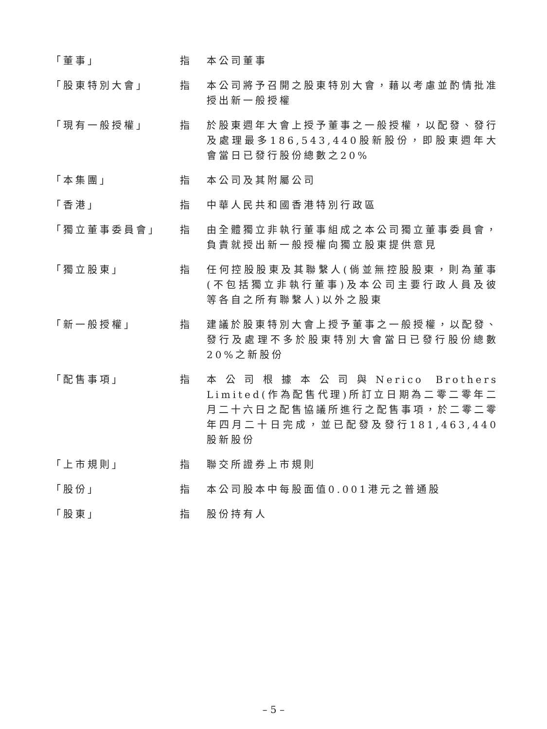| 「董事」 | 指 | 本公司董事 |
| 「股東特別大會」 | 指 | 本公司將予召開之股東特別大會，藉以考慮並酌情批准授出新一般授權 |
| 「現有一般授權」 | 指 | 於股東週年大會上授予董事之一般授權，以配發、發行及處理最多186,543,440股新股份，即股東週年大會當日已發行股份總數之20% |
| 「本集團」 | 指 | 本公司及其附屬公司 |
| 「香港」 | 指 | 中華人民共和國香港特別行政區 |
| 「獨立董事委員會」 | 指 | 由全體獨立非執行董事組成之本公司獨立董事委員會，負責就授出新一般授權向獨立股東提供意見 |
| 「獨立股東」 | 指 | 任何控股股東及其聯繫人(倘並無控股股東，則為董事(不包括獨立非執行董事)及本公司主要行政人員及彼等各自之所有聯繫人)以外之股東 |
| 「新一般授權」 | 指 | 建議於股東特別大會上授予董事之一般授權，以配發、發行及處理不多於股東特別大會當日已發行股份總數20%之新股份 |
| 「配售事項」 | 指 | 本公司根據本公司與Nerico Brothers Limited(作為配售代理)所訂立日期為二零二零年二月二十六日之配售協議所進行之配售事項，於二零二零年四月二十日完成，並已配發及發行181,463,440股新股份 |
| 「上市規則」 | 指 | 聯交所證券上市規則 |
| 「股份」 | 指 | 本公司股本中每股面值0.001港元之普通股 |
| 「股東」 | 指 | 股份持有人 |
– 5 –